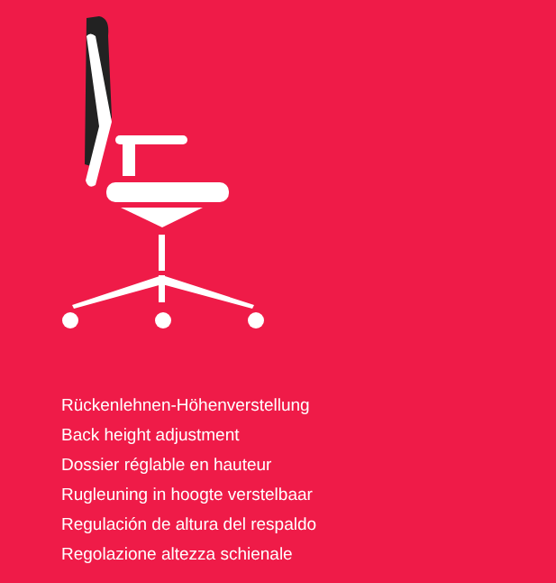Rückenlehnen-Höhenverstellung
Back height adjustment
Dossier réglable en hauteur
Rugleuning in hoogte verstelbaar
Regulación de altura del respaldo
Regolazione altezza schienale